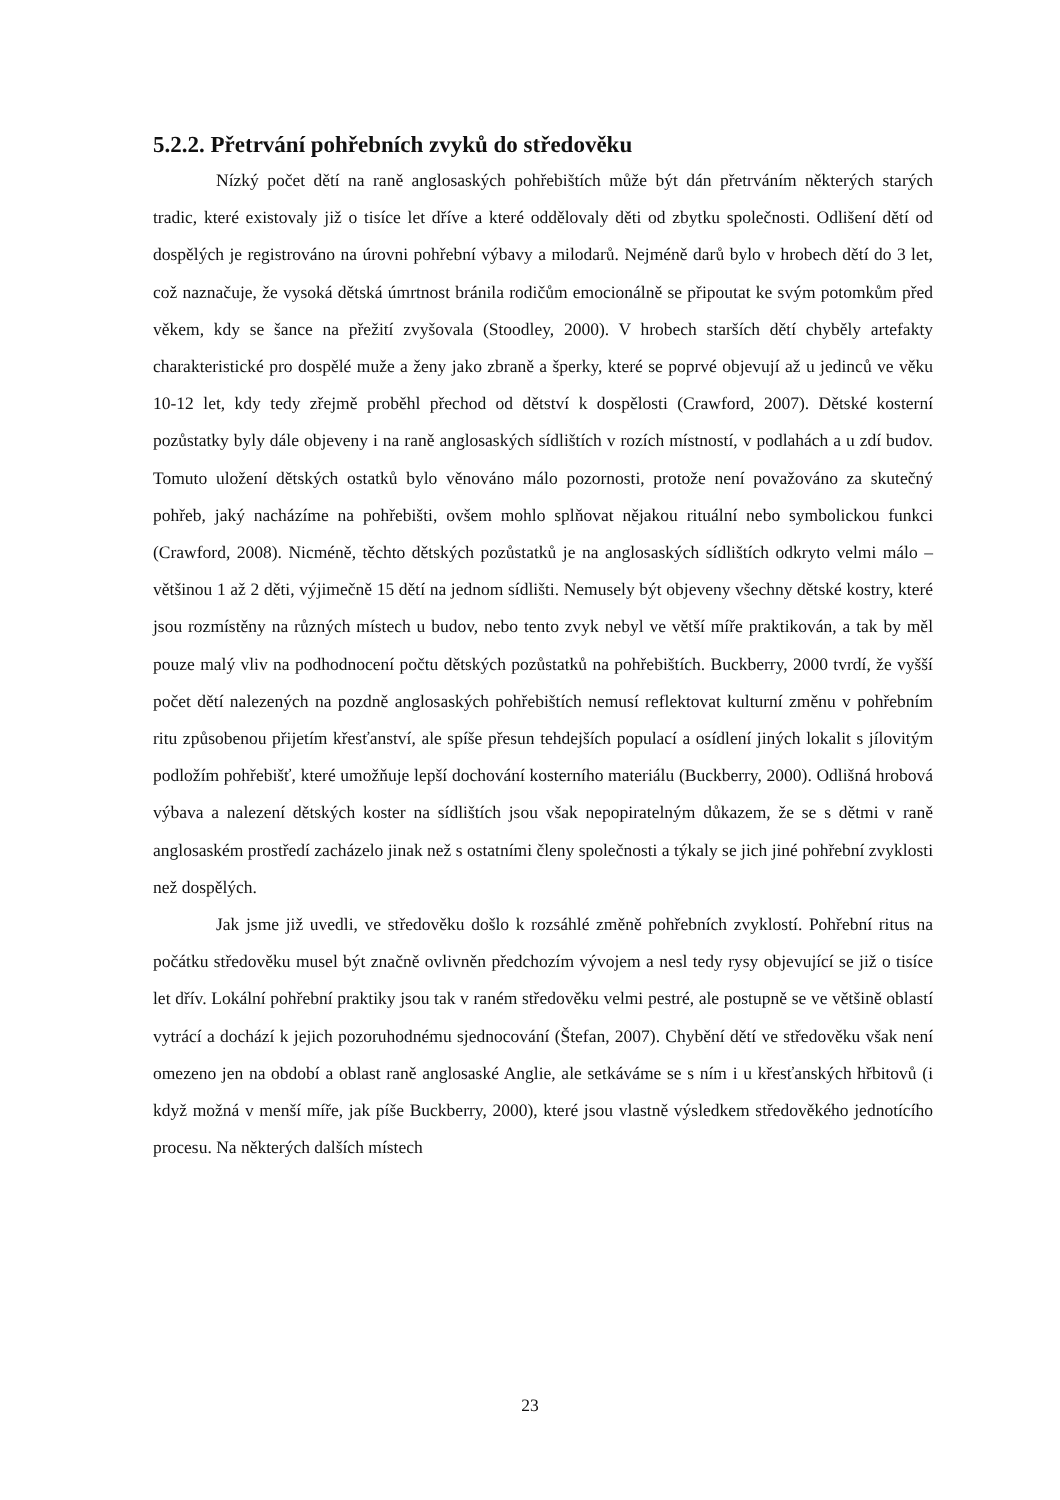5.2.2. Přetrvání pohřebních zvyků do středověku
Nízký počet dětí na raně anglosaských pohřebištích může být dán přetrváním některých starých tradic, které existovaly již o tisíce let dříve a které oddělovaly děti od zbytku společnosti. Odlišení dětí od dospělých je registrováno na úrovni pohřební výbavy a milodarů. Nejméně darů bylo v hrobech dětí do 3 let, což naznačuje, že vysoká dětská úmrtnost bránila rodičům emocionálně se připoutat ke svým potomkům před věkem, kdy se šance na přežití zvyšovala (Stoodley, 2000). V hrobech starších dětí chyběly artefakty charakteristické pro dospělé muže a ženy jako zbraně a šperky, které se poprvé objevují až u jedinců ve věku 10-12 let, kdy tedy zřejmě proběhl přechod od dětství k dospělosti (Crawford, 2007). Dětské kosterní pozůstatky byly dále objeveny i na raně anglosaských sídlištích v rozích místností, v podlahách a u zdí budov. Tomuto uložení dětských ostatků bylo věnováno málo pozornosti, protože není považováno za skutečný pohřeb, jaký nacházíme na pohřebišti, ovšem mohlo splňovat nějakou rituální nebo symbolickou funkci (Crawford, 2008). Nicméně, těchto dětských pozůstatků je na anglosaských sídlištích odkryto velmi málo – většinou 1 až 2 děti, výjimečně 15 dětí na jednom sídlišti. Nemusely být objeveny všechny dětské kostry, které jsou rozmístěny na různých místech u budov, nebo tento zvyk nebyl ve větší míře praktikován, a tak by měl pouze malý vliv na podhodnocení počtu dětských pozůstatků na pohřebištích. Buckberry, 2000 tvrdí, že vyšší počet dětí nalezených na pozdně anglosaských pohřebištích nemusí reflektovat kulturní změnu v pohřebním ritu způsobenou přijetím křesťanství, ale spíše přesun tehdejších populací a osídlení jiných lokalit s jílovitým podložím pohřebišť, které umožňuje lepší dochování kosterního materiálu (Buckberry, 2000). Odlišná hrobová výbava a nalezení dětských koster na sídlištích jsou však nepopiratelným důkazem, že se s dětmi v raně anglosaském prostředí zacházelo jinak než s ostatními členy společnosti a týkaly se jich jiné pohřební zvyklosti než dospělých.
Jak jsme již uvedli, ve středověku došlo k rozsáhlé změně pohřebních zvyklostí. Pohřební ritus na počátku středověku musel být značně ovlivněn předchozím vývojem a nesl tedy rysy objevující se již o tisíce let dřív. Lokální pohřební praktiky jsou tak v raném středověku velmi pestré, ale postupně se ve většině oblastí vytrácí a dochází k jejich pozoruhodnému sjednocování (Štefan, 2007). Chybění dětí ve středověku však není omezeno jen na období a oblast raně anglosaské Anglie, ale setkáváme se s ním i u křesťanských hřbitovů (i když možná v menší míře, jak píše Buckberry, 2000), které jsou vlastně výsledkem středověkého jednotícího procesu. Na některých dalších místech
23